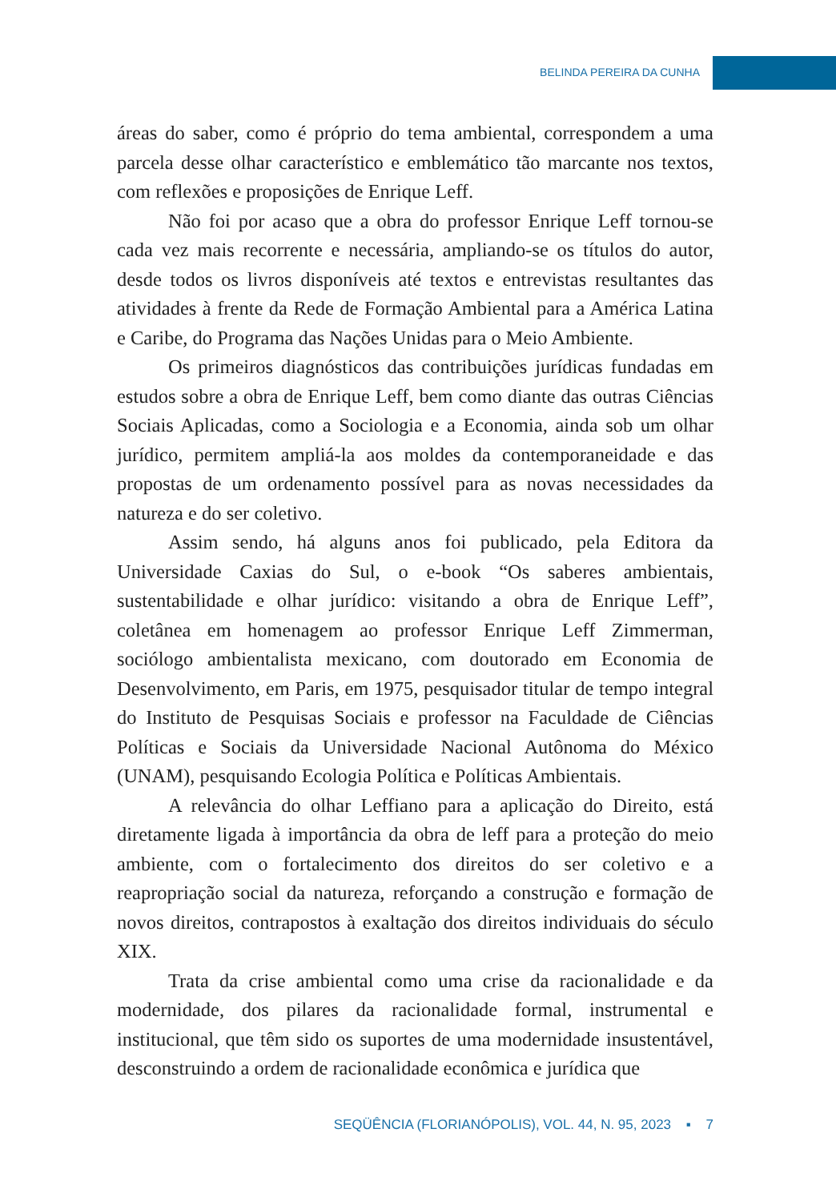BELINDA PEREIRA DA CUNHA
áreas do saber, como é próprio do tema ambiental, correspondem a uma parcela desse olhar característico e emblemático tão marcante nos textos, com reflexões e proposições de Enrique Leff.
Não foi por acaso que a obra do professor Enrique Leff tornou-se cada vez mais recorrente e necessária, ampliando-se os títulos do autor, desde todos os livros disponíveis até textos e entrevistas resultantes das atividades à frente da Rede de Formação Ambiental para a América Latina e Caribe, do Programa das Nações Unidas para o Meio Ambiente.
Os primeiros diagnósticos das contribuições jurídicas fundadas em estudos sobre a obra de Enrique Leff, bem como diante das outras Ciências Sociais Aplicadas, como a Sociologia e a Economia, ainda sob um olhar jurídico, permitem ampliá-la aos moldes da contemporaneidade e das propostas de um ordenamento possível para as novas necessidades da natureza e do ser coletivo.
Assim sendo, há alguns anos foi publicado, pela Editora da Universidade Caxias do Sul, o e-book “Os saberes ambientais, sustentabilidade e olhar jurídico: visitando a obra de Enrique Leff”, coletânea em homenagem ao professor Enrique Leff Zimmerman, sociólogo ambientalista mexicano, com doutorado em Economia de Desenvolvimento, em Paris, em 1975, pesquisador titular de tempo integral do Instituto de Pesquisas Sociais e professor na Faculdade de Ciências Políticas e Sociais da Universidade Nacional Autônoma do México (UNAM), pesquisando Ecologia Política e Políticas Ambientais.
A relevância do olhar Leffiano para a aplicação do Direito, está diretamente ligada à importância da obra de leff para a proteção do meio ambiente, com o fortalecimento dos direitos do ser coletivo e a reapropriação social da natureza, reforçando a construção e formação de novos direitos, contrapostos à exaltação dos direitos individuais do século XIX.
Trata da crise ambiental como uma crise da racionalidade e da modernidade, dos pilares da racionalidade formal, instrumental e institucional, que têm sido os suportes de uma modernidade insustentável, desconstruindo a ordem de racionalidade econômica e jurídica que
SEQÜÊNCIA (FLORIANÓPOLIS), VOL. 44, N. 95, 2023 ▪ 7